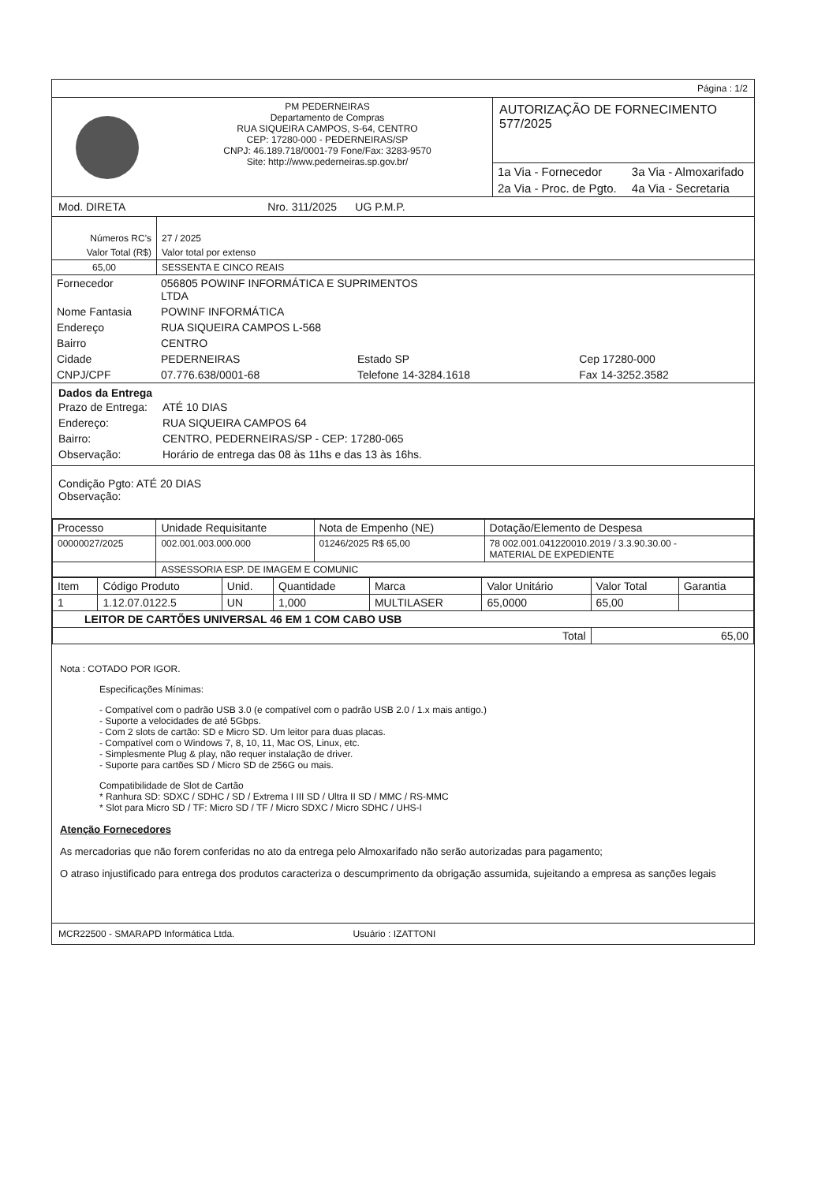Página : 1/2
PM PEDERNEIRAS
Departamento de Compras
RUA SIQUEIRA CAMPOS, S-64, CENTRO
CEP: 17280-000 - PEDERNEIRAS/SP
CNPJ: 46.189.718/0001-79 Fone/Fax: 3283-9570
Site: http://www.pederneiras.sp.gov.br/
AUTORIZAÇÃO DE FORNECIMENTO 577/2025
| 1a Via - Fornecedor | 3a Via - Almoxarifado |
| 2a Via - Proc. de Pgto. | 4a Via - Secretaria |
Mod. DIRETA Nro. 311/2025 UG P.M.P.
| Números RC's | 27 / 2025 |
| Valor Total (R$) | Valor total por extenso |
| 65,00 | SESSENTA E CINCO REAIS |
| Fornecedor | 056805 POWINF INFORMÁTICA E SUPRIMENTOS LTDA | | |
| Nome Fantasia | POWINF INFORMÁTICA | | |
| Endereço | RUA SIQUEIRA CAMPOS L-568 | | |
| Bairro | CENTRO | | |
| Cidade | PEDERNEIRAS | Estado SP | Cep 17280-000 |
| CNPJ/CPF | 07.776.638/0001-68 | Telefone 14-3284.1618 | Fax 14-3252.3582 |
Dados da Entrega
| Prazo de Entrega: | ATÉ 10 DIAS |
| Endereço: | RUA SIQUEIRA CAMPOS 64 |
| Bairro: | CENTRO, PEDERNEIRAS/SP - CEP: 17280-065 |
| Observação: | Horário de entrega das 08 às 11hs e das 13 às 16hs. |
Condição Pgto: ATÉ 20 DIAS
Observação:
| Processo | Unidade Requisitante | Nota de Empenho (NE) | Dotação/Elemento de Despesa |
| --- | --- | --- | --- |
| 00000027/2025 | 002.001.003.000.000 | 01246/2025 R$ 65,00 | 78 002.001.041220010.2019 / 3.3.90.30.00 - MATERIAL DE EXPEDIENTE |
| | ASSESSORIA ESP. DE IMAGEM E COMUNIC | | |
| Item | Código Produto | Unid. | Quantidade | Marca | Valor Unitário | Valor Total | Garantia |
| --- | --- | --- | --- | --- | --- | --- | --- |
| 1 | 1.12.07.0122.5 | UN | 1,000 | MULTILASER | 65,0000 | 65,00 | |
| LEITOR DE CARTÕES UNIVERSAL 46 EM 1 COM CABO USB | | | | | | | |
| Total | | | | | | 65,00 | |
Nota : COTADO POR IGOR.
Especificações Mínimas:
- Compatível com o padrão USB 3.0 (e compatível com o padrão USB 2.0 / 1.x mais antigo.)
- Suporte a velocidades de até 5Gbps.
- Com 2 slots de cartão: SD e Micro SD. Um leitor para duas placas.
- Compatível com o Windows 7, 8, 10, 11, Mac OS, Linux, etc.
- Simplesmente Plug & play, não requer instalação de driver.
- Suporte para cartões SD / Micro SD de 256G ou mais.
Compatibilidade de Slot de Cartão
* Ranhura SD: SDXC / SDHC / SD / Extrema I III SD / Ultra II SD / MMC / RS-MMC
* Slot para Micro SD / TF: Micro SD / TF / Micro SDXC / Micro SDHC / UHS-I
Atenção Fornecedores
As mercadorias que não forem conferidas no ato da entrega pelo Almoxarifado não serão autorizadas para pagamento;
O atraso injustificado para entrega dos produtos caracteriza o descumprimento da obrigação assumida, sujeitando a empresa as sanções legais
MCR22500 - SMARAPD Informática Ltda. Usuário : IZATTONI